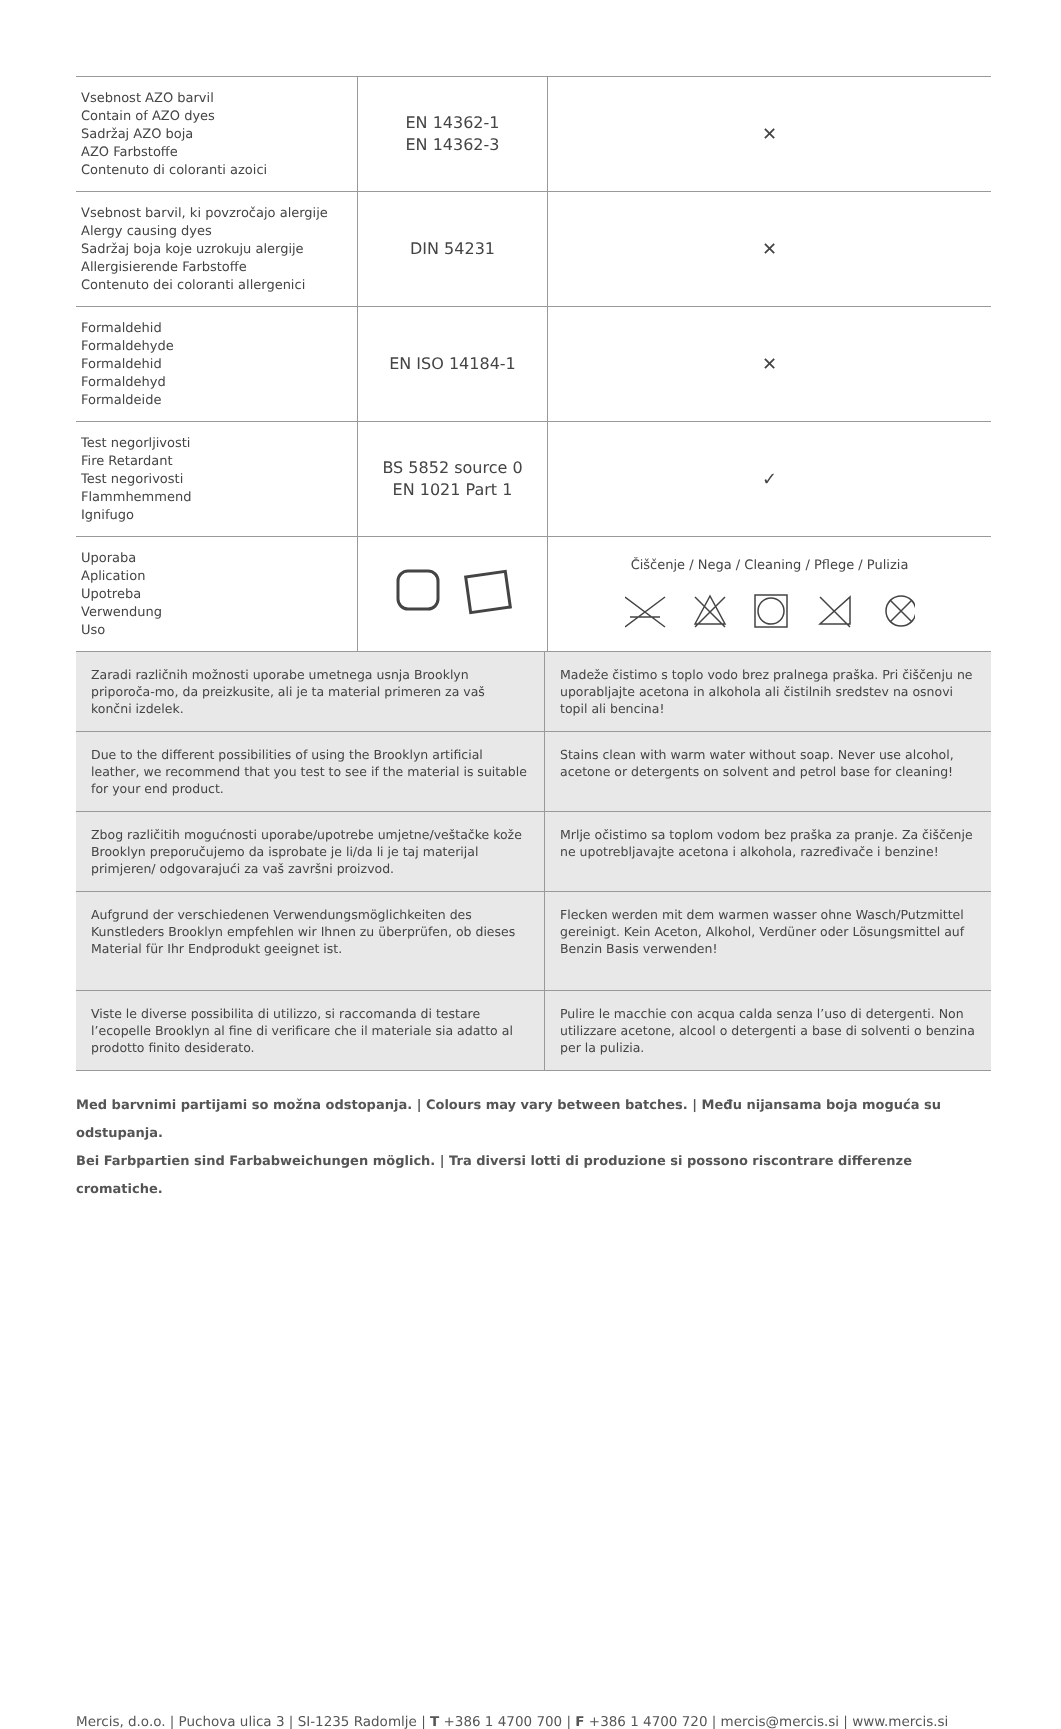| Vsebnost AZO barvil Contain of AZO dyes Sadržaj AZO boja AZO Farbstoffe Contenuto di coloranti azoici | EN 14362-1 EN 14362-3 | ✕ |
| Vsebnost barvil, ki povzročajo alergije Alergy causing dyes Sadržaj boja koje uzrokuju alergije Allergisierende Farbstoffe Contenuto dei coloranti allergenici | DIN 54231 | ✕ |
| Formaldehid Formaldehyde Formaldehid Formaldehyd Formaldeide | EN ISO 14184-1 | ✕ |
| Test negorljivosti Fire Retardant Test negorivosti Flammhemmend Ignifugo | BS 5852 source 0 EN 1021 Part 1 | ✓ |
| Uporaba Aplication Upotreba Verwendung Uso | | Čiščenje / Nega / Cleaning / Pflege / Pulizia |
| Zaradi različnih možnosti uporabe umetnega usnja Brooklyn priporoča-mo, da preizkusite, ali je ta material primeren za vaš končni izdelek. | Madeže čistimo s toplo vodo brez pralnega praška. Pri čiščenju ne uporabljajte acetona in alkohola ali čistilnih sredstev na osnovi topil ali bencina! |
| Due to the different possibilities of using the Brooklyn artificial leather, we recommend that you test to see if the material is suitable for your end product. | Stains clean with warm water without soap. Never use alcohol, acetone or detergents on solvent and petrol base for cleaning! |
| Zbog različitih mogućnosti uporabe/upotrebe umjetne/veštačke kože Brooklyn preporučujemo da isprobate je li/da li je taj materijal primjeren/ odgovarajući za vaš završni proizvod. | Mrlje očistimo sa toplom vodom bez praška za pranje. Za čiščenje ne upotrebljavajte acetona i alkohola, razređivače i benzine! |
| Aufgrund der verschiedenen Verwendungsmöglichkeiten des Kunstleders Brooklyn empfehlen wir Ihnen zu überprüfen, ob dieses Material für Ihr Endprodukt geeignet ist. | Flecken werden mit dem warmen wasser ohne Wasch/Putzmittel gereinigt. Kein Aceton, Alkohol, Verdüner oder Lösungsmittel auf Benzin Basis verwenden! |
| Viste le diverse possibilita di utilizzo, si raccomanda di testare l’ecopelle Brooklyn al fine di verificare che il materiale sia adatto al prodotto finito desiderato. | Pulire le macchie con acqua calda senza l’uso di detergenti. Non utilizzare acetone, alcool o detergenti a base di solventi o benzina per la pulizia. |
Med barvnimi partijami so možna odstopanja. | Colours may vary between batches. | Među nijansama boja moguća su odstupanja.
Bei Farbpartien sind Farbabweichungen möglich. | Tra diversi lotti di produzione si possono riscontrare differenze cromatiche.
Mercis, d.o.o. | Puchova ulica 3 | SI-1235 Radomlje | T +386 1 4700 700 | F +386 1 4700 720 | mercis@mercis.si | www.mercis.si